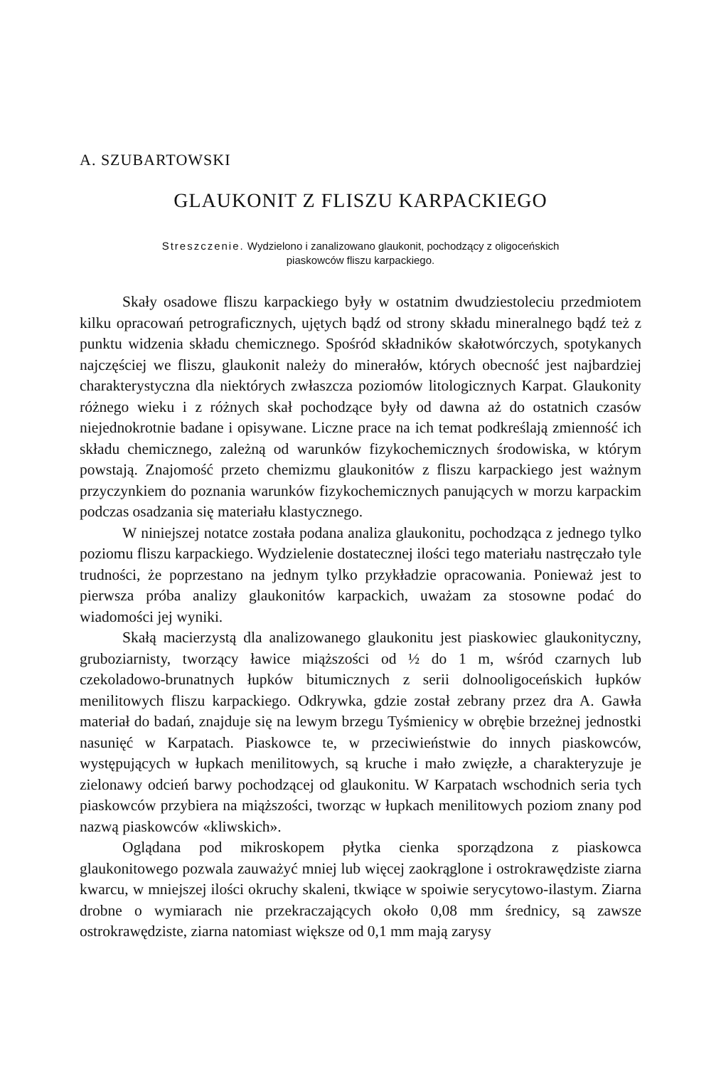A. SZUBARTOWSKI
GLAUKONIT Z FLISZU KARPACKIEGO
Streszczenie. Wydzielono i zanalizowano glaukonit, pochodzący z oligoceńskich
piaskowców fliszu karpackiego.
Skały osadowe fliszu karpackiego były w ostatnim dwudziestoleciu przedmiotem kilku opracowań petrograficznych, ujętych bądź od strony składu mineralnego bądź też z punktu widzenia składu chemicznego. Spośród składników skałotwórczych, spotykanych najczęściej we fliszu, glaukonit należy do minerałów, których obecność jest najbardziej charakterystyczna dla niektórych zwłaszcza poziomów litologicznych Karpat. Glaukonity różnego wieku i z różnych skał pochodzące były od dawna aż do ostatnich czasów niejednokrotnie badane i opisywane. Liczne prace na ich temat podkreślają zmienność ich składu chemicznego, zależną od warunków fizykochemicznych środowiska, w którym powstają. Znajomość przeto chemizmu glaukonitów z fliszu karpackiego jest ważnym przyczynkiem do poznania warunków fizykochemicznych panujących w morzu karpackim podczas osadzania się materiału klastycznego.
W niniejszej notatce została podana analiza glaukonitu, pochodząca z jednego tylko poziomu fliszu karpackiego. Wydzielenie dostatecznej ilości tego materiału nastręczało tyle trudności, że poprzestano na jednym tylko przykładzie opracowania. Ponieważ jest to pierwsza próba analizy glaukonitów karpackich, uważam za stosowne podać do wiadomości jej wyniki.
Skałą macierzystą dla analizowanego glaukonitu jest piaskowiec glaukonityczny, gruboziarnisty, tworzący ławice miąższości od ½ do 1 m, wśród czarnych lub czekoladowo-brunatnych łupków bitumicznych z serii dolnooligoceńskich łupków menilitowych fliszu karpackiego. Odkrywka, gdzie został zebrany przez dra A. Gawła materiał do badań, znajduje się na lewym brzegu Tyśmienicy w obrębie brzeżnej jednostki nasunięć w Karpatach. Piaskowce te, w przeciwieństwie do innych piaskowców, występujących w łupkach menilitowych, są kruche i mało zwięzłe, a charakteryzuje je zielonawy odcień barwy pochodzącej od glaukonitu. W Karpatach wschodnich seria tych piaskowców przybiera na miąższości, tworząc w łupkach menilitowych poziom znany pod nazwą piaskowców «kliwskich».
Oglądana pod mikroskopem płytka cienka sporządzona z piaskowca glaukonitowego pozwala zauważyć mniej lub więcej zaokrąglone i ostrokrawędziste ziarna kwarcu, w mniejszej ilości okruchy skaleni, tkwiące w spoiwie serycytowo-ilastym. Ziarna drobne o wymiarach nie przekraczających około 0,08 mm średnicy, są zawsze ostrokrawędziste, ziarna natomiast większe od 0,1 mm mają zarysy